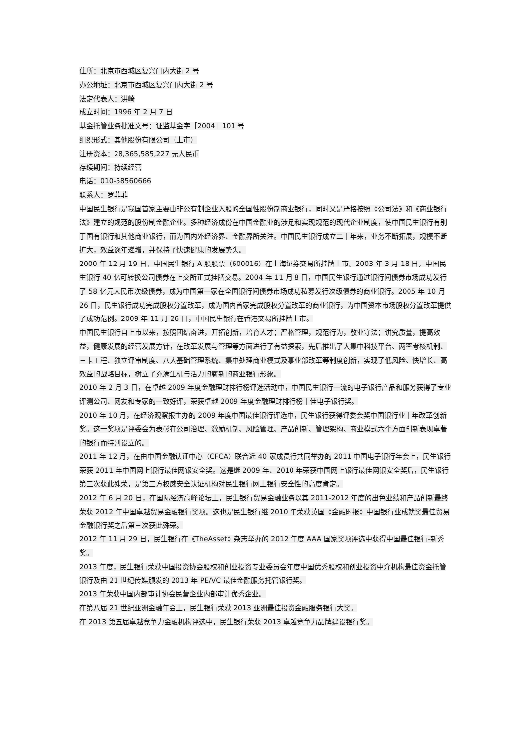住所：北京市西城区复兴门内大街 2 号
办公地址：北京市西城区复兴门内大街 2 号
法定代表人：洪崎
成立时间：1996 年 2 月 7 日
基金托管业务批准文号：证监基金字［2004］101 号
组织形式：其他股份有限公司（上市）
注册资本：28,365,585,227 元人民币
存续期间：持续经营
电话：010-58560666
联系人：罗菲菲
中国民生银行是我国首家主要由非公有制企业入股的全国性股份制商业银行，同时又是严格按照《公司法》和《商业银行法》建立的规范的股份制金融企业。多种经济成份在中国金融业的涉足和实现规范的现代企业制度，使中国民生银行有别于国有银行和其他商业银行，而为国内外经济界、金融界所关注。中国民生银行成立二十年来，业务不断拓展，规模不断扩大，效益逐年递增，并保持了快速健康的发展势头。
2000 年 12 月 19 日，中国民生银行 A 股股票（600016）在上海证券交易所挂牌上市。2003 年 3 月 18 日，中国民生银行 40 亿可转换公司债券在上交所正式挂牌交易。2004 年 11 月 8 日，中国民生银行通过银行间债券市场成功发行了 58 亿元人民币次级债券，成为中国第一家在全国银行间债券市场成功私募发行次级债券的商业银行。2005 年 10 月 26 日，民生银行成功完成股权分置改革，成为国内首家完成股权分置改革的商业银行，为中国资本市场股权分置改革提供了成功范例。2009 年 11 月 26 日，中国民生银行在香港交易所挂牌上市。
中国民生银行自上市以来，按照团结奋进，开拓创新，培育人才；严格管理，规范行为，敬业守法；讲究质量，提高效益，健康发展的经营发展方针，在改革发展与管理等方面进行了有益探索，先后推出了大集中科技平台、两率考核机制、三卡工程、独立评审制度、八大基础管理系统、集中处理商业模式及事业部改革等制度创新，实现了低风险、快增长、高效益的战略目标，树立了充满生机与活力的崭新的商业银行形象。
2010 年 2 月 3 日，在卓越 2009 年度金融理财排行榜评选活动中，中国民生银行一流的电子银行产品和服务获得了专业评测公司、网友和专家的一致好评，荣获卓越 2009 年度金融理财排行榜十佳电子银行奖。
2010 年 10 月，在经济观察报主办的 2009 年度中国最佳银行评选中，民生银行获得评委会奖中国银行业十年改革创新奖。这一奖项是评委会为表彰在公司治理、激励机制、风险管理、产品创新、管理架构、商业模式六个方面创新表现卓著的银行而特别设立的。
2011 年 12 月，在由中国金融认证中心（CFCA）联合近 40 家成员行共同举办的 2011 中国电子银行年会上，民生银行荣获 2011 年中国网上银行最佳网银安全奖。这是继 2009 年、2010 年荣获中国网上银行最佳网银安全奖后，民生银行第三次获此殊荣，是第三方权威安全认证机构对民生银行网上银行安全性的高度肯定。
2012 年 6 月 20 日，在国际经济高峰论坛上，民生银行贸易金融业务以其 2011-2012 年度的出色业绩和产品创新最终荣获 2012 年中国卓越贸易金融银行奖项。这也是民生银行继 2010 年荣获英国《金融时报》中国银行业成就奖最佳贸易金融银行奖之后第三次获此殊荣。
2012 年 11 月 29 日，民生银行在《TheAsset》杂志举办的 2012 年度 AAA 国家奖项评选中获得中国最佳银行-新秀奖。
2013 年度，民生银行荣获中国投资协会股权和创业投资专业委员会年度中国优秀股权和创业投资中介机构最佳资金托管银行及由 21 世纪传媒颁发的 2013 年 PE/VC 最佳金融服务托管银行奖。
2013 年荣获中国内部审计协会民营企业内部审计优秀企业。
在第八届 21 世纪亚洲金融年会上，民生银行荣获 2013 亚洲最佳投资金融服务银行大奖。
在 2013 第五届卓越竞争力金融机构评选中，民生银行荣获 2013 卓越竞争力品牌建设银行奖。